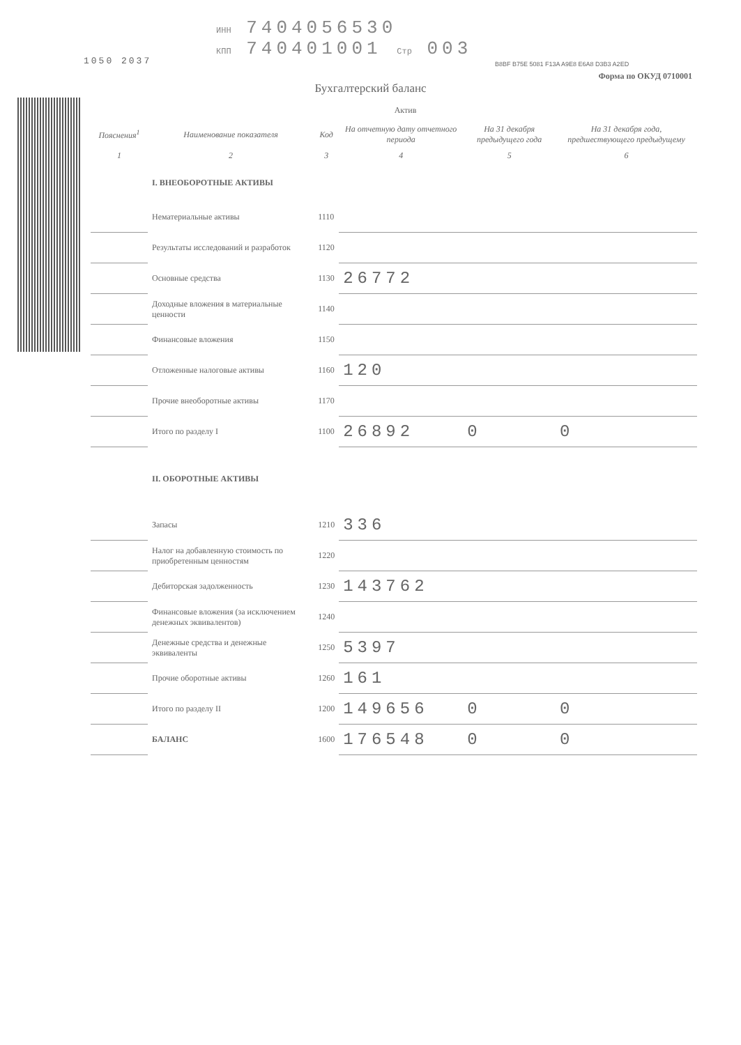1050 2037
ИНН 7404056530
КПП 740401001 Стр 003
B8BF B75E 5081 F13A A9E8 E6A8 D3B3 A2ED
Форма по ОКУД 0710001
Бухгалтерский баланс
Актив
| Пояснения<sup>1</sup> | Наименование показателя | Код | На отчетную дату отчетного периода | На 31 декабря предыдущего года | На 31 декабря года, предшествующего предыдущему |
| --- | --- | --- | --- | --- | --- |
| 1 | 2 | 3 | 4 | 5 | 6 |
| | I. ВНЕОБОРОТНЫЕ АКТИВЫ | | | | |
| | Нематериальные активы | 1110 | | | |
| | Результаты исследований и разработок | 1120 | | | |
| | Основные средства | 1130 | 26772 | | |
| | Доходные вложения в материальные ценности | 1140 | | | |
| | Финансовые вложения | 1150 | | | |
| | Отложенные налоговые активы | 1160 | 120 | | |
| | Прочие внеоборотные активы | 1170 | | | |
| | Итого по разделу I | 1100 | 26892 | 0 | 0 |
| | II. ОБОРОТНЫЕ АКТИВЫ | | | | |
| | Запасы | 1210 | 336 | | |
| | Налог на добавленную стоимость по приобретенным ценностям | 1220 | | | |
| | Дебиторская задолженность | 1230 | 143762 | | |
| | Финансовые вложения (за исключением денежных эквивалентов) | 1240 | | | |
| | Денежные средства и денежные эквиваленты | 1250 | 5397 | | |
| | Прочие оборотные активы | 1260 | 161 | | |
| | Итого по разделу II | 1200 | 149656 | 0 | 0 |
| | БАЛАНС | 1600 | 176548 | 0 | 0 |